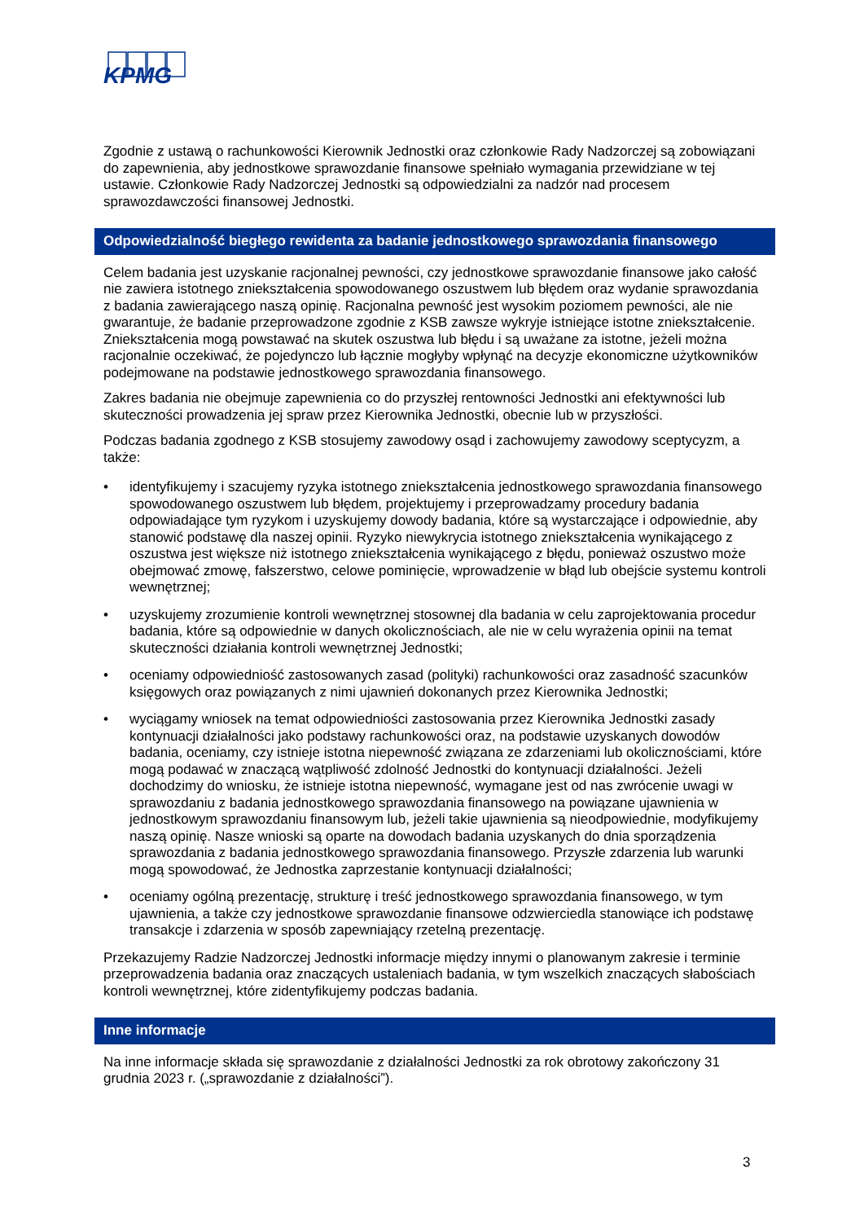KPMG
Zgodnie z ustawą o rachunkowości Kierownik Jednostki oraz członkowie Rady Nadzorczej są zobowiązani do zapewnienia, aby jednostkowe sprawozdanie finansowe spełniało wymagania przewidziane w tej ustawie. Członkowie Rady Nadzorczej Jednostki są odpowiedzialni za nadzór nad procesem sprawozdawczości finansowej Jednostki.
Odpowiedzialność biegłego rewidenta za badanie jednostkowego sprawozdania finansowego
Celem badania jest uzyskanie racjonalnej pewności, czy jednostkowe sprawozdanie finansowe jako całość nie zawiera istotnego zniekształcenia spowodowanego oszustwem lub błędem oraz wydanie sprawozdania z badania zawierającego naszą opinię. Racjonalna pewność jest wysokim poziomem pewności, ale nie gwarantuje, że badanie przeprowadzone zgodnie z KSB zawsze wykryje istniejące istotne zniekształcenie. Zniekształcenia mogą powstawać na skutek oszustwa lub błędu i są uważane za istotne, jeżeli można racjonalnie oczekiwać, że pojedynczo lub łącznie mogłyby wpłynąć na decyzje ekonomiczne użytkowników podejmowane na podstawie jednostkowego sprawozdania finansowego.
Zakres badania nie obejmuje zapewnienia co do przyszłej rentowności Jednostki ani efektywności lub skuteczności prowadzenia jej spraw przez Kierownika Jednostki, obecnie lub w przyszłości.
Podczas badania zgodnego z KSB stosujemy zawodowy osąd i zachowujemy zawodowy sceptycyzm, a także:
• identyfikujemy i szacujemy ryzyka istotnego zniekształcenia jednostkowego sprawozdania finansowego spowodowanego oszustwem lub błędem, projektujemy i przeprowadzamy procedury badania odpowiadające tym ryzykom i uzyskujemy dowody badania, które są wystarczające i odpowiednie, aby stanowić podstawę dla naszej opinii. Ryzyko niewykrycia istotnego zniekształcenia wynikającego z oszustwa jest większe niż istotnego zniekształcenia wynikającego z błędu, ponieważ oszustwo może obejmować zmowę, fałszerstwo, celowe pominięcie, wprowadzenie w błąd lub obejście systemu kontroli wewnętrznej;
• uzyskujemy zrozumienie kontroli wewnętrznej stosownej dla badania w celu zaprojektowania procedur badania, które są odpowiednie w danych okolicznościach, ale nie w celu wyrażenia opinii na temat skuteczności działania kontroli wewnętrznej Jednostki;
• oceniamy odpowiedniość zastosowanych zasad (polityki) rachunkowości oraz zasadność szacunków księgowych oraz powiązanych z nimi ujawnień dokonanych przez Kierownika Jednostki;
• wyciągamy wniosek na temat odpowiedniości zastosowania przez Kierownika Jednostki zasady kontynuacji działalności jako podstawy rachunkowości oraz, na podstawie uzyskanych dowodów badania, oceniamy, czy istnieje istotna niepewność związana ze zdarzeniami lub okolicznościami, które mogą podawać w znaczącą wątpliwość zdolność Jednostki do kontynuacji działalności. Jeżeli dochodzimy do wniosku, że istnieje istotna niepewność, wymagane jest od nas zwrócenie uwagi w sprawozdaniu z badania jednostkowego sprawozdania finansowego na powiązane ujawnienia w jednostkowym sprawozdaniu finansowym lub, jeżeli takie ujawnienia są nieodpowiednie, modyfikujemy naszą opinię. Nasze wnioski są oparte na dowodach badania uzyskanych do dnia sporządzenia sprawozdania z badania jednostkowego sprawozdania finansowego. Przyszłe zdarzenia lub warunki mogą spowodować, że Jednostka zaprzestanie kontynuacji działalności;
• oceniamy ogólną prezentację, strukturę i treść jednostkowego sprawozdania finansowego, w tym ujawnienia, a także czy jednostkowe sprawozdanie finansowe odzwierciedla stanowiące ich podstawę transakcje i zdarzenia w sposób zapewniający rzetelną prezentację.
Przekazujemy Radzie Nadzorczej Jednostki informacje między innymi o planowanym zakresie i terminie przeprowadzenia badania oraz znaczących ustaleniach badania, w tym wszelkich znaczących słabościach kontroli wewnętrznej, które zidentyfikujemy podczas badania.
Inne informacje
Na inne informacje składa się sprawozdanie z działalności Jednostki za rok obrotowy zakończony 31 grudnia 2023 r. („sprawozdanie z działalności”).
3